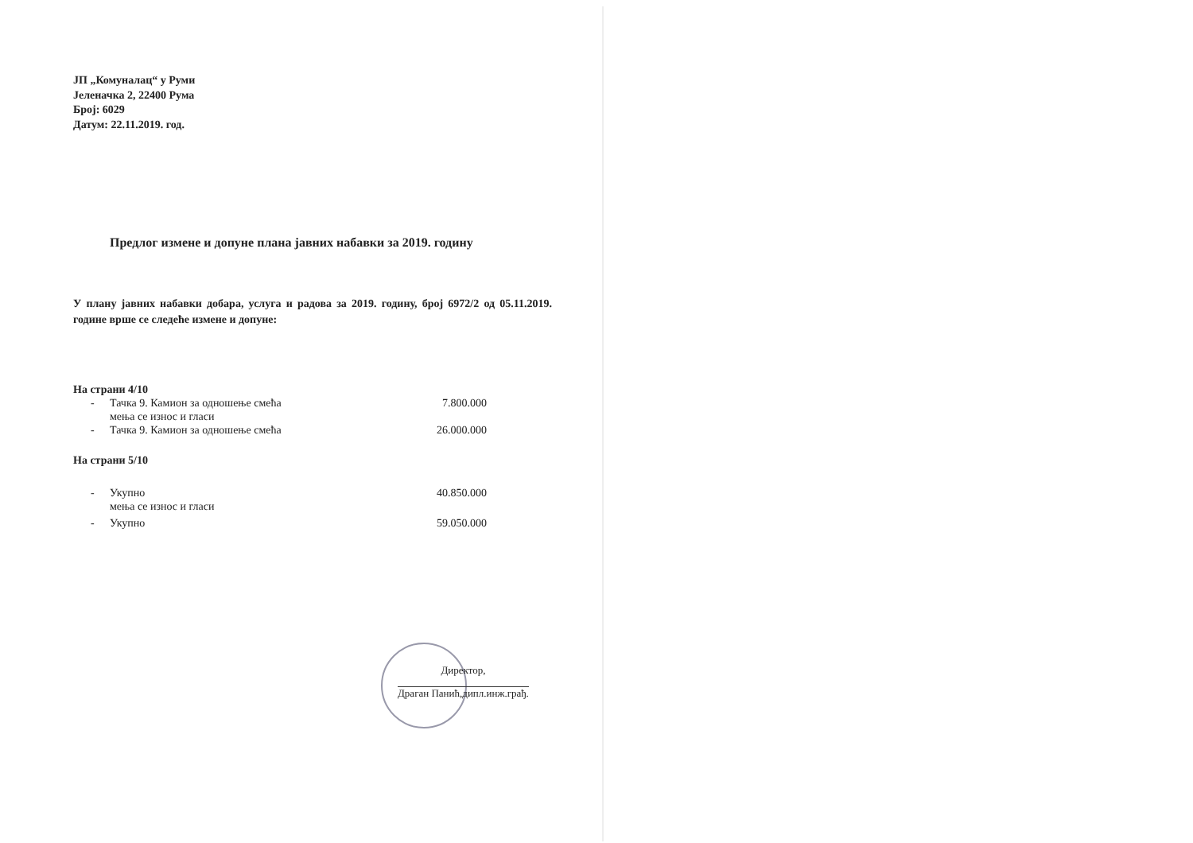ЈП „Комуналац“ у Руми
Јеленачка 2, 22400 Рума
Број: 6029
Датум: 22.11.2019. год.
Предлог измене и допуне плана јавних набавки за 2019. годину
У плану јавних набавки добара, услуга и радова за 2019. годину, број 6972/2 од 05.11.2019. године врше се следеће измене и допуне:
На страни 4/10
- Тачка 9. Камион за одношење смећа
мења се износ и гласи 7.800.000
- Тачка 9. Камион за одношење смећа 26.000.000
На страни 5/10
- Укупно
мења се износ и гласи 40.850.000
- Укупно 59.050.000
Директор,
Драган Панић,дипл.инж.грађ.